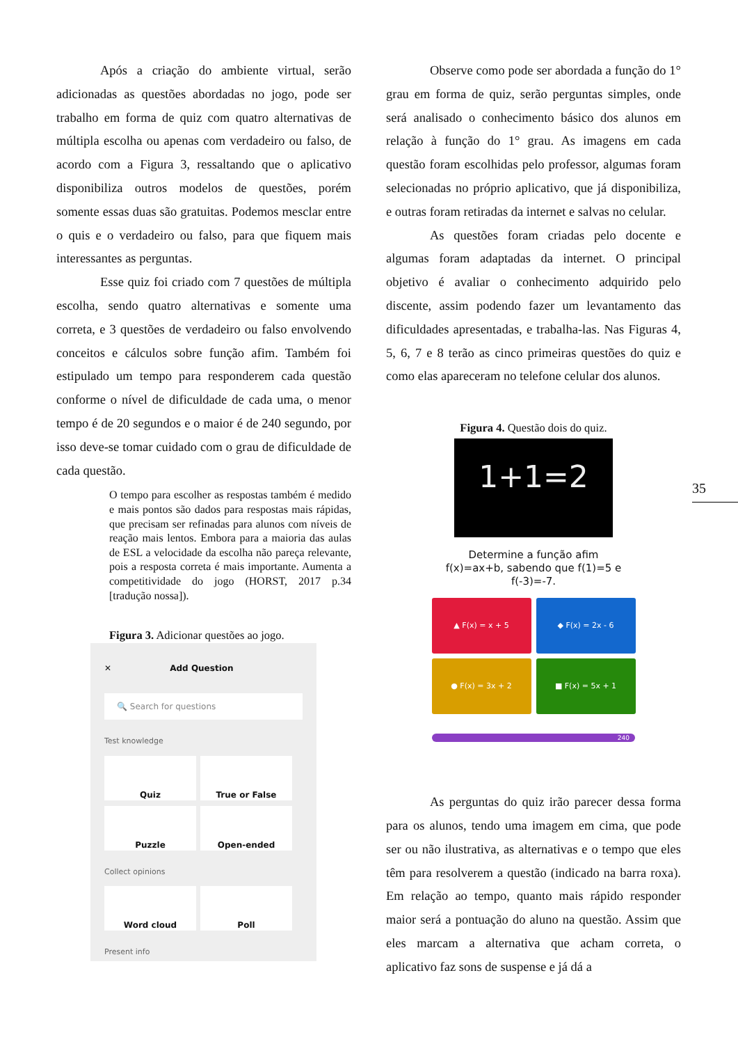Após a criação do ambiente virtual, serão adicionadas as questões abordadas no jogo, pode ser trabalho em forma de quiz com quatro alternativas de múltipla escolha ou apenas com verdadeiro ou falso, de acordo com a Figura 3, ressaltando que o aplicativo disponibiliza outros modelos de questões, porém somente essas duas são gratuitas. Podemos mesclar entre o quis e o verdadeiro ou falso, para que fiquem mais interessantes as perguntas.
Esse quiz foi criado com 7 questões de múltipla escolha, sendo quatro alternativas e somente uma correta, e 3 questões de verdadeiro ou falso envolvendo conceitos e cálculos sobre função afim. Também foi estipulado um tempo para responderem cada questão conforme o nível de dificuldade de cada uma, o menor tempo é de 20 segundos e o maior é de 240 segundo, por isso deve-se tomar cuidado com o grau de dificuldade de cada questão.
O tempo para escolher as respostas também é medido e mais pontos são dados para respostas mais rápidas, que precisam ser refinadas para alunos com níveis de reação mais lentos. Embora para a maioria das aulas de ESL a velocidade da escolha não pareça relevante, pois a resposta correta é mais importante. Aumenta a competitividade do jogo (HORST, 2017 p.34 [tradução nossa]).
Figura 3. Adicionar questões ao jogo.
✕ Add Question
🔍 Search for questions
Test knowledge
Quiz True or False Puzzle Open-ended
Collect opinions
Word cloud Poll
Present info
Observe como pode ser abordada a função do 1° grau em forma de quiz, serão perguntas simples, onde será analisado o conhecimento básico dos alunos em relação à função do 1° grau. As imagens em cada questão foram escolhidas pelo professor, algumas foram selecionadas no próprio aplicativo, que já disponibiliza, e outras foram retiradas da internet e salvas no celular.
As questões foram criadas pelo docente e algumas foram adaptadas da internet. O principal objetivo é avaliar o conhecimento adquirido pelo discente, assim podendo fazer um levantamento das dificuldades apresentadas, e trabalha-las. Nas Figuras 4, 5, 6, 7 e 8 terão as cinco primeiras questões do quiz e como elas apareceram no telefone celular dos alunos.
Figura 4. Questão dois do quiz.
1+1=2
Determine a função afim
f(x)=ax+b, sabendo que f(1)=5 e
f(-3)=-7.
▲ F(x) = x + 5
◆ F(x) = 2x - 6
● F(x) = 3x + 2
■ F(x) = 5x + 1
240
As perguntas do quiz irão parecer dessa forma para os alunos, tendo uma imagem em cima, que pode ser ou não ilustrativa, as alternativas e o tempo que eles têm para resolverem a questão (indicado na barra roxa). Em relação ao tempo, quanto mais rápido responder maior será a pontuação do aluno na questão. Assim que eles marcam a alternativa que acham correta, o aplicativo faz sons de suspense e já dá a
35